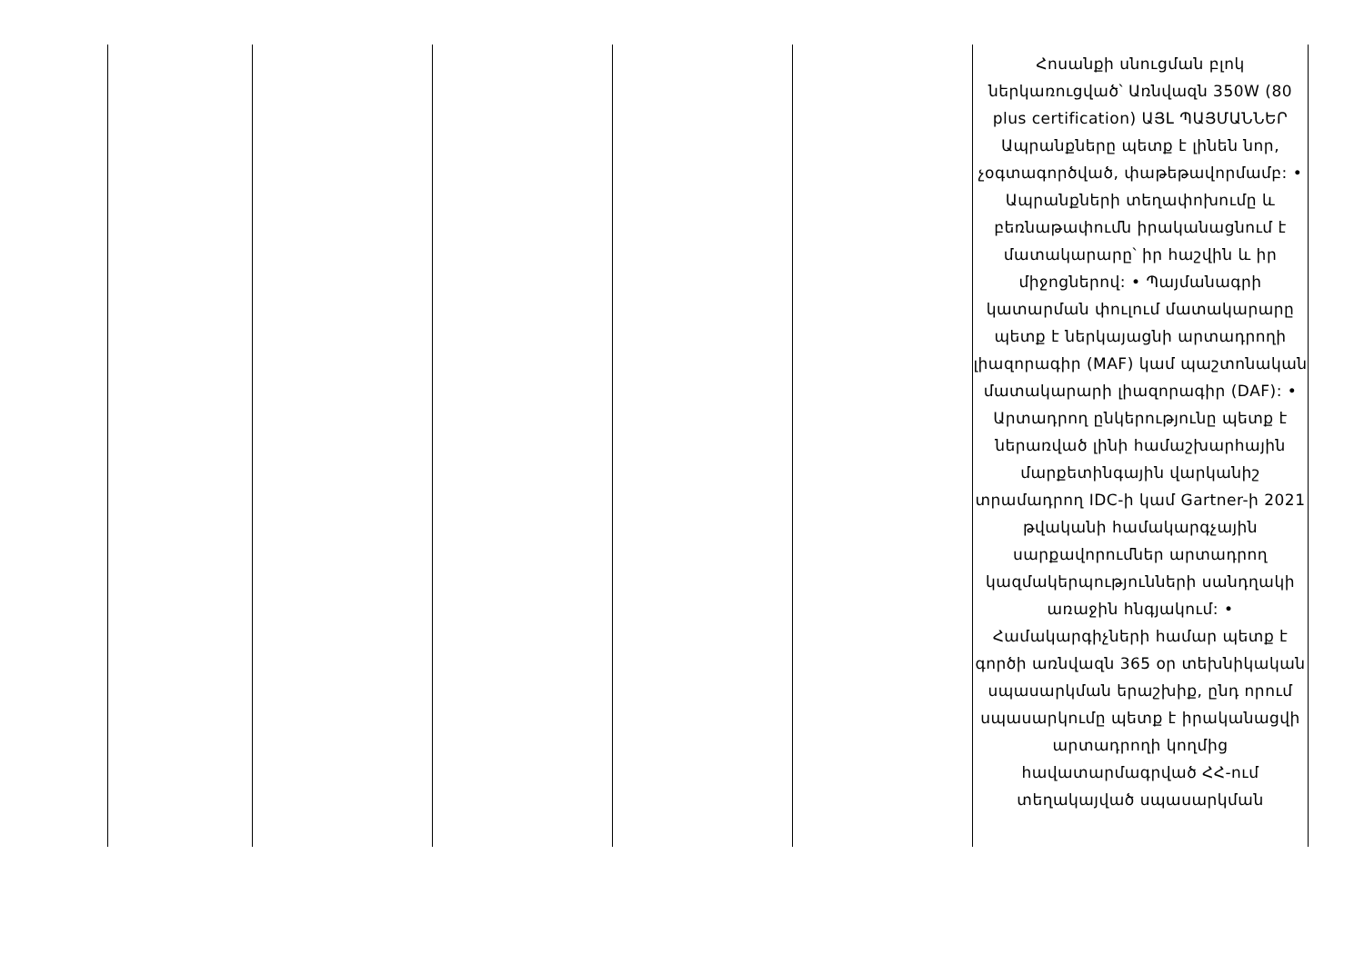| | | | | | Հոսանքի սնուցման բլոկ ներկառուցված՝ Առնվազն 350W (80 plus certification) ԱՅԼ ՊԱՅՄԱՆՆԵՐ Ապրանքները պետք է լինեն նոր, չօգտագործված, փաթեթավորմամբ: • Ապրանքների տեղափոխումը և բեռնաթափումն իրականացնում է մատակարարը՝ իր հաշվին և իր միջոցներով: • Պայմանագրի կատարման փուլում մատակարարը պետք է ներկայացնի արտադրողի լիազորագիր (MAF) կամ պաշտոնական մատակարարի լիազորագիր (DAF): • Արտադրող ընկերությունը պետք է ներառված լինի համաշխարհային մարքետինգային վարկանիշ տրամադրող IDC-ի կամ Gartner-ի 2021 թվականի համակարգչային սարքավորումներ արտադրող կազմակերպությունների սանդղակի առաջին հնգյակում: • Համակարգիչների համար պետք է գործի առնվազն 365 օր տեխնիկական սպասարկման երաշխիք, ընդ որում սպասարկումը պետք է իրականացվի արտադրողի կողմից հավատարմագրված ՀՀ-ում տեղակայված սպասարկման |